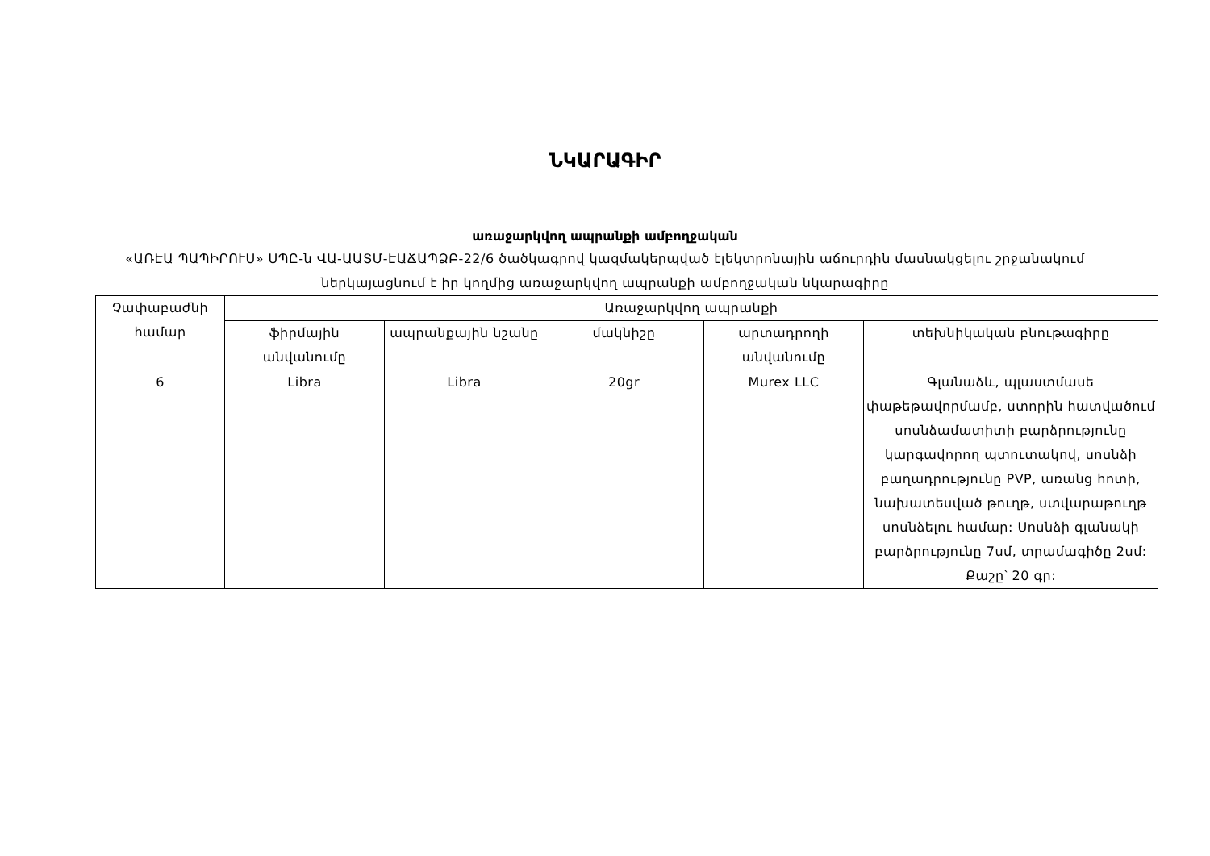ՆԿԱՐԱԳԻՐ
առաջարկվող ապրանքի ամբողջական
«ԱՌԷԱ ՊԱՊԻՐՈՒՍ» ՍՊԸ-ն ՎԱ-ԱԱՏՄ-ԷԱՃԱՊՁԲ-22/6 ծածկագրով կազմակերպված էլեկտրոնային աճուրդին մասնակցելու շրջանակում ներկայացնում է իր կողմից առաջարկվող ապրանքի ամբողջական նկարագիրը
| Չափաբաժնի համար | Առաջարկվող ապրանքի | | | | |
| --- | --- | --- | --- | --- | --- |
| | ֆիրմային անվանումը | ապրանքային նշանը | մակնիշը | արտադրողի անվանումը | տեխնիկական բնութագիրը |
| 6 | Libra | Libra | 20gr | Murex LLC | Գլանաձև, պլաստմասե փաթեթավորմամբ, ստորին հատվածում սոսնձամատիտի բարձրությունը կարգավորող պտուտակով, սոսնձի բաղադրությունը PVP, առանց հոտի, նախատեսված թուղթ, ստվարաթուղթ սոսնձելու համար: Սոսնձի գլանակի բարձրությունը 7սմ, տրամագիծը 2սմ: Քաշը՝ 20 գր: |